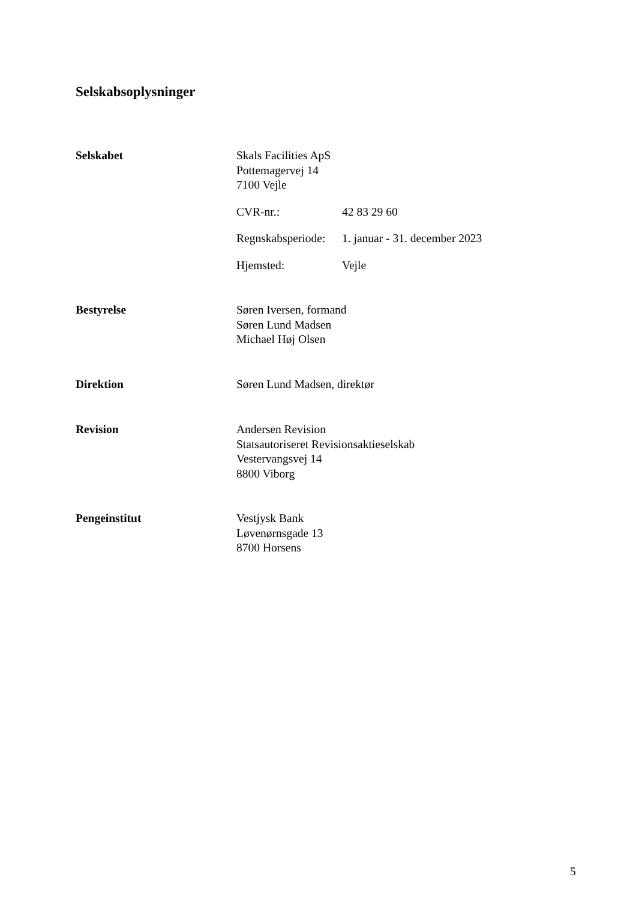Selskabsoplysninger
Selskabet Skals Facilities ApS
Pottemagervej 14
7100 Vejle
CVR-nr.: 42 83 29 60
Regnskabsperiode:
1. januar - 31. december 2023
Hjemsted: Vejle
Bestyrelse Søren Iversen, formand
Søren Lund Madsen
Michael Høj Olsen
Direktion Søren Lund Madsen, direktør
Revision Andersen Revision
Statsautoriseret Revisionsaktieselskab
Vestervangsvej 14
8800 Viborg
Pengeinstitut Vestjysk Bank
Løvenørnsgade 13
8700 Horsens
5